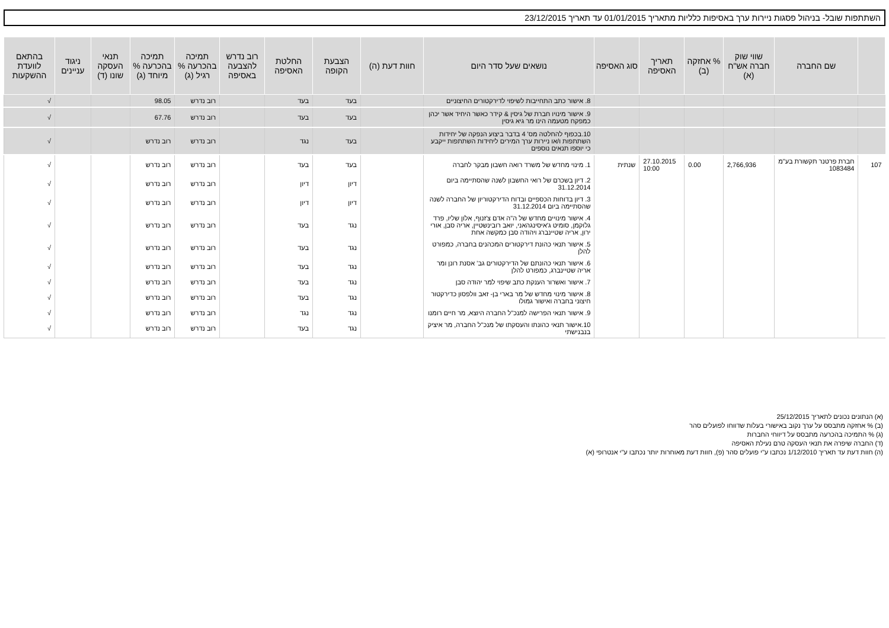השתתפות שובל- בניהול פסגות ניירות ערך באסיפות כלליות מתאריך 01/01/2015 עד תאריך 23/12/2015
| | שם החברה | שווי שוק חברה אש"ח (א) | % אחזקה (ב) | תאריך האסיפה | סוג האסיפה | נושאים שעל סדר היום | חוות דעת (ה) | הצבעת הקופה | החלטת האסיפה | רוב נדרש להצבעה באסיפה | תמיכה בהכרעה % רגיל (ג) | תמיכה בהכרעה % מיוחד (ג) | תנאי העסקה שונו (ד) | ניגוד עניינים | בהתאם לוועדת ההשקעות |
| --- | --- | --- | --- | --- | --- | --- | --- | --- | --- | --- | --- | --- | --- | --- | --- |
| | | | | | | 8. אישור כתב התחייבות לשיפוי לדירקטורים החיצוניים | | בעד | בעד | | רוב נדרש | 98.05 | | | √ |
| | | | | | | 9. אישור מינויו חברת של גיסין & קידר כאשר היחיד אשר יכהן כמפקח מטעמה הינו מר גיא גיסין | | בעד | בעד | | רוב נדרש | 67.76 | | | √ |
| | | | | | | 10.בכפוף להחלטה מס' 4 בדבר ביצוע הנפקה של יחידות השתתפות ו/או ניירות ערך המירים ליחידות השתתפות ייקבע כי יוספו תנאים נוספים | | בעד | נגד | | רוב נדרש | רוב נדרש | | | √ |
| 107 | חברת פרטנר תקשורת בע"מ 1083484 | 2,766,936 | 0.00 | 27.10.2015 10:00 | שנתית | 1. מינוי מחדש של משרד רואה חשבון מבקר לחברה | | בעד | בעד | | רוב נדרש | רוב נדרש | | | √ |
| | | | | | | 2. דיון בשכרם של רואי החשבון לשנה שהסתיימה ביום 31.12.2014 | | דיון | דיון | | רוב נדרש | רוב נדרש | | | √ |
| | | | | | | 3. דיון בדוחות הכספיים ובדוח הדירקטוריון של החברה לשנה שהסתיימה ביום 31.12.2014 | | דיון | דיון | | רוב נדרש | רוב נדרש | | | √ |
| | | | | | | 4. אישור מינויים מחדש של ה"ה אדם צ'זנוף, אלון שליו, פרד גלוקמן, סומיט ג'איסינגהאני, יואב רובינשטיין, אריה סבן, אורי ירון, אריה שטיינברג ויהודה סבן כמקשה אחת | | נגד | בעד | | רוב נדרש | רוב נדרש | | | √ |
| | | | | | | 5. אישור תנאי כהונת דירקטורים המכהנים בחברה, כמפורט להלן | | נגד | בעד | | רוב נדרש | רוב נדרש | | | √ |
| | | | | | | 6. אישור תנאי כהונתם של הדירקטורים גב' אסנת רונן ומר אריה שטיינברג, כמפורט להלן | | נגד | בעד | | רוב נדרש | רוב נדרש | | | √ |
| | | | | | | 7. אישור ואשרור הענקת כתב שיפוי למר יהודה סבן | | נגד | בעד | | רוב נדרש | רוב נדרש | | | √ |
| | | | | | | 8. אישור מינוי מחדש של מר בארי בן- זאב וולפסון כדירקטור חיצוני בחברה ואישור גמולו | | נגד | בעד | | רוב נדרש | רוב נדרש | | | √ |
| | | | | | | 9. אישור תנאי הפרישה למנכ"ל החברה היוצא, מר חיים רומנו | | נגד | נגד | | רוב נדרש | רוב נדרש | | | √ |
| | | | | | | 10.אישור תנאי כהונתו והעסקתו של מנכ"ל החברה, מר איציק בנבנישתי | | נגד | בעד | | רוב נדרש | רוב נדרש | | | √ |
(א) הנתונים נכונים לתאריך 25/12/2015
(ב) % אחזקה מתבסס על ערך נקוב באישורי בעלות שדווחו לפועלים סהר
(ג) % התמיכה בהכרעה מתבסס על דיווחי החברות
(ד) החברה שיפרה את תנאי העסקה טרם נעילת האסיפה
(ה) חוות דעת עד תאריך 1/12/2010 נכתבו ע"י פועלים סהר (פ), חוות דעת מאוחרות יותר נכתבו ע"י אנטרופי (א)